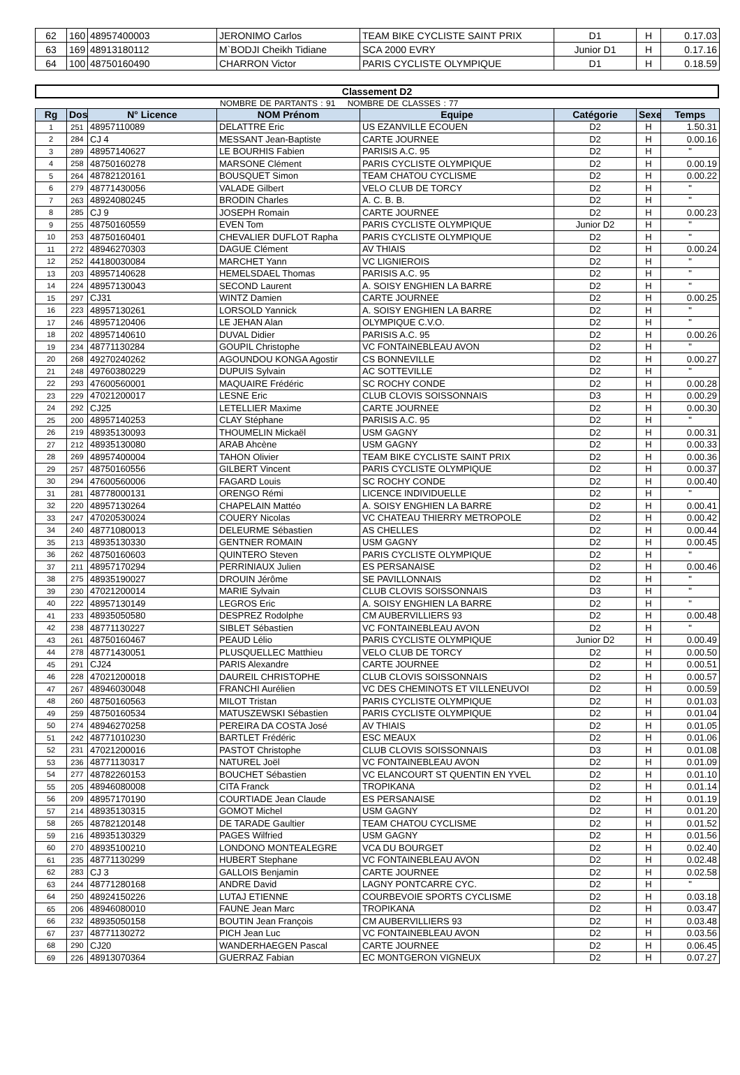| 62 | 160 | 48957400003 | JERONIMO Carlos | TEAM BIKE CYCLISTE SAINT PRIX | D1 | H | 0.17.03 |
| 63 | 169 | 48913180112 | M`BODJI Cheikh Tidiane | SCA 2000 EVRY | Junior D1 | H | 0.17.16 |
| 64 | 100 | 48750160490 | CHARRON Victor | PARIS CYCLISTE OLYMPIQUE | D1 | H | 0.18.59 |
Classement D2
NOMBRE DE PARTANTS : 91 NOMBRE DE CLASSES : 77
| Rg | Dos | N° Licence | NOM Prénom | Equipe | Catégorie | Sexe | Temps |
| --- | --- | --- | --- | --- | --- | --- | --- |
| 1 | 251 | 48957110089 | DELATTRE Eric | US EZANVILLE ECOUEN | D2 | H | 1.50.31 |
| 2 | 284 | CJ 4 | MESSANT Jean-Baptiste | CARTE JOURNEE | D2 | H | 0.00.16 |
| 3 | 289 | 48957140627 | LE BOURHIS Fabien | PARISIS A.C. 95 | D2 | H | " |
| 4 | 258 | 48750160278 | MARSONE Clément | PARIS CYCLISTE OLYMPIQUE | D2 | H | 0.00.19 |
| 5 | 264 | 48782120161 | BOUSQUET Simon | TEAM CHATOU CYCLISME | D2 | H | 0.00.22 |
| 6 | 279 | 48771430056 | VALADE Gilbert | VELO CLUB DE TORCY | D2 | H | " |
| 7 | 263 | 48924080245 | BRODIN Charles | A. C. B. B. | D2 | H | " |
| 8 | 285 | CJ 9 | JOSEPH Romain | CARTE JOURNEE | D2 | H | 0.00.23 |
| 9 | 255 | 48750160559 | EVEN Tom | PARIS CYCLISTE OLYMPIQUE | Junior D2 | H | " |
| 10 | 253 | 48750160401 | CHEVALIER DUFLOT Rapha | PARIS CYCLISTE OLYMPIQUE | D2 | H | " |
| 11 | 272 | 48946270303 | DAGUE Clément | AV THIAIS | D2 | H | 0.00.24 |
| 12 | 252 | 44180030084 | MARCHET Yann | VC LIGNIEROIS | D2 | H | " |
| 13 | 203 | 48957140628 | HEMELSDAEL Thomas | PARISIS A.C. 95 | D2 | H | " |
| 14 | 224 | 48957130043 | SECOND Laurent | A. SOISY ENGHIEN LA BARRE | D2 | H | " |
| 15 | 297 | CJ31 | WINTZ Damien | CARTE JOURNEE | D2 | H | 0.00.25 |
| 16 | 223 | 48957130261 | LORSOLD Yannick | A. SOISY ENGHIEN LA BARRE | D2 | H | " |
| 17 | 246 | 48957120406 | LE JEHAN Alan | OLYMPIQUE C.V.O. | D2 | H | " |
| 18 | 202 | 48957140610 | DUVAL Didier | PARISIS A.C. 95 | D2 | H | 0.00.26 |
| 19 | 234 | 48771130284 | GOUPIL Christophe | VC FONTAINEBLEAU AVON | D2 | H | " |
| 20 | 268 | 49270240262 | AGOUNDOU KONGA Agostir | CS BONNEVILLE | D2 | H | 0.00.27 |
| 21 | 248 | 49760380229 | DUPUIS Sylvain | AC SOTTEVILLE | D2 | H | " |
| 22 | 293 | 47600560001 | MAQUAIRE Frédéric | SC ROCHY CONDE | D2 | H | 0.00.28 |
| 23 | 229 | 47021200017 | LESNE Eric | CLUB CLOVIS SOISSONNAIS | D3 | H | 0.00.29 |
| 24 | 292 | CJ25 | LETELLIER Maxime | CARTE JOURNEE | D2 | H | 0.00.30 |
| 25 | 200 | 48957140253 | CLAY Stéphane | PARISIS A.C. 95 | D2 | H | " |
| 26 | 219 | 48935130093 | THOUMELIN Mickaël | USM GAGNY | D2 | H | 0.00.31 |
| 27 | 212 | 48935130080 | ARAB Ahcène | USM GAGNY | D2 | H | 0.00.33 |
| 28 | 269 | 48957400004 | TAHON Olivier | TEAM BIKE CYCLISTE SAINT PRIX | D2 | H | 0.00.36 |
| 29 | 257 | 48750160556 | GILBERT Vincent | PARIS CYCLISTE OLYMPIQUE | D2 | H | 0.00.37 |
| 30 | 294 | 47600560006 | FAGARD Louis | SC ROCHY CONDE | D2 | H | 0.00.40 |
| 31 | 281 | 48778000131 | ORENGO Rémi | LICENCE INDIVIDUELLE | D2 | H | " |
| 32 | 220 | 48957130264 | CHAPELAIN Mattéo | A. SOISY ENGHIEN LA BARRE | D2 | H | 0.00.41 |
| 33 | 247 | 47020530024 | COUERY Nicolas | VC CHATEAU THIERRY METROPOLE | D2 | H | 0.00.42 |
| 34 | 240 | 48771080013 | DELEURME Sébastien | AS CHELLES | D2 | H | 0.00.44 |
| 35 | 213 | 48935130330 | GENTNER ROMAIN | USM GAGNY | D2 | H | 0.00.45 |
| 36 | 262 | 48750160603 | QUINTERO Steven | PARIS CYCLISTE OLYMPIQUE | D2 | H | " |
| 37 | 211 | 48957170294 | PERRINIAUX Julien | ES PERSANAISE | D2 | H | 0.00.46 |
| 38 | 275 | 48935190027 | DROUIN Jérôme | SE PAVILLONNAIS | D2 | H | " |
| 39 | 230 | 47021200014 | MARIE Sylvain | CLUB CLOVIS SOISSONNAIS | D3 | H | " |
| 40 | 222 | 48957130149 | LEGROS Eric | A. SOISY ENGHIEN LA BARRE | D2 | H | " |
| 41 | 233 | 48935050580 | DESPREZ Rodolphe | CM AUBERVILLIERS 93 | D2 | H | 0.00.48 |
| 42 | 238 | 48771130227 | SIBLET Sébastien | VC FONTAINEBLEAU AVON | D2 | H | " |
| 43 | 261 | 48750160467 | PEAUD Lélio | PARIS CYCLISTE OLYMPIQUE | Junior D2 | H | 0.00.49 |
| 44 | 278 | 48771430051 | PLUSQUELLEC Matthieu | VELO CLUB DE TORCY | D2 | H | 0.00.50 |
| 45 | 291 | CJ24 | PARIS Alexandre | CARTE JOURNEE | D2 | H | 0.00.51 |
| 46 | 228 | 47021200018 | DAUREIL CHRISTOPHE | CLUB CLOVIS SOISSONNAIS | D2 | H | 0.00.57 |
| 47 | 267 | 48946030048 | FRANCHI Aurélien | VC DES CHEMINOTS ET VILLENEUVOI | D2 | H | 0.00.59 |
| 48 | 260 | 48750160563 | MILOT Tristan | PARIS CYCLISTE OLYMPIQUE | D2 | H | 0.01.03 |
| 49 | 259 | 48750160534 | MATUSZEWSKI Sébastien | PARIS CYCLISTE OLYMPIQUE | D2 | H | 0.01.04 |
| 50 | 274 | 48946270258 | PEREIRA DA COSTA José | AV THIAIS | D2 | H | 0.01.05 |
| 51 | 242 | 48771010230 | BARTLET Frédéric | ESC MEAUX | D2 | H | 0.01.06 |
| 52 | 231 | 47021200016 | PASTOT Christophe | CLUB CLOVIS SOISSONNAIS | D3 | H | 0.01.08 |
| 53 | 236 | 48771130317 | NATUREL Joël | VC FONTAINEBLEAU AVON | D2 | H | 0.01.09 |
| 54 | 277 | 48782260153 | BOUCHET Sébastien | VC ELANCOURT ST QUENTIN EN YVEL | D2 | H | 0.01.10 |
| 55 | 205 | 48946080008 | CITA Franck | TROPIKANA | D2 | H | 0.01.14 |
| 56 | 209 | 48957170190 | COURTIADE Jean Claude | ES PERSANAISE | D2 | H | 0.01.19 |
| 57 | 214 | 48935130315 | GOMOT Michel | USM GAGNY | D2 | H | 0.01.20 |
| 58 | 265 | 48782120148 | DE TARADE Gaultier | TEAM CHATOU CYCLISME | D2 | H | 0.01.52 |
| 59 | 216 | 48935130329 | PAGES Wilfried | USM GAGNY | D2 | H | 0.01.56 |
| 60 | 270 | 48935100210 | LONDONO MONTEALEGRE | VCA DU BOURGET | D2 | H | 0.02.40 |
| 61 | 235 | 48771130299 | HUBERT Stephane | VC FONTAINEBLEAU AVON | D2 | H | 0.02.48 |
| 62 | 283 | CJ 3 | GALLOIS Benjamin | CARTE JOURNEE | D2 | H | 0.02.58 |
| 63 | 244 | 48771280168 | ANDRE David | LAGNY PONTCARRE CYC. | D2 | H | " |
| 64 | 250 | 48924150226 | LUTAJ ETIENNE | COURBEVOIE SPORTS CYCLISME | D2 | H | 0.03.18 |
| 65 | 206 | 48946080010 | FAUNE Jean Marc | TROPIKANA | D2 | H | 0.03.47 |
| 66 | 232 | 48935050158 | BOUTIN Jean François | CM AUBERVILLIERS 93 | D2 | H | 0.03.48 |
| 67 | 237 | 48771130272 | PICH Jean Luc | VC FONTAINEBLEAU AVON | D2 | H | 0.03.56 |
| 68 | 290 | CJ20 | WANDERHAEGEN Pascal | CARTE JOURNEE | D2 | H | 0.06.45 |
| 69 | 226 | 48913070364 | GUERRAZ Fabian | EC MONTGERON VIGNEUX | D2 | H | 0.07.27 |